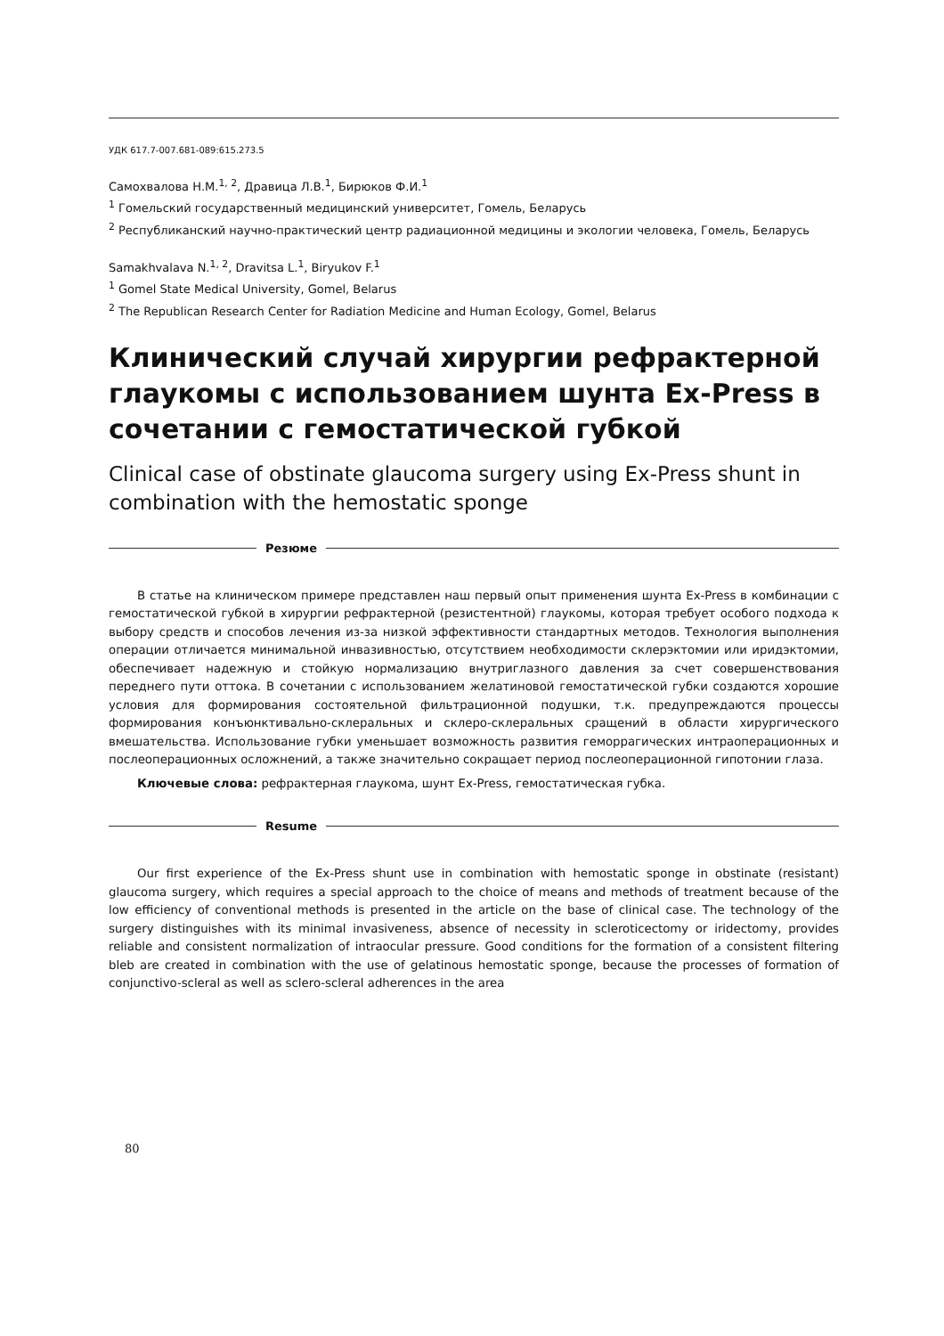УДК 617.7-007.681-089:615.273.5
Самохвалова Н.М.<sup>1, 2</sup>, Дравица Л.В.<sup>1</sup>, Бирюков Ф.И.<sup>1</sup>
<sup>1</sup> Гомельский государственный медицинский университет, Гомель, Беларусь
<sup>2</sup> Республиканский научно-практический центр радиационной медицины и экологии человека, Гомель, Беларусь
Samakhvalava N.<sup>1, 2</sup>, Dravitsa L.<sup>1</sup>, Biryukov F.<sup>1</sup>
<sup>1</sup> Gomel State Medical University, Gomel, Belarus
<sup>2</sup> The Republican Research Center for Radiation Medicine and Human Ecology, Gomel, Belarus
Клинический случай хирургии рефрактерной глаукомы с использованием шунта Ex-Press в сочетании с гемостатической губкой
Clinical case of obstinate glaucoma surgery using Ex-Press shunt in combination with the hemostatic sponge
Резюме
В статье на клиническом примере представлен наш первый опыт применения шунта Ex-Press в комбинации с гемостатической губкой в хирургии рефрактерной (резистентной) глаукомы, которая требует особого подхода к выбору средств и способов лечения из-за низкой эффективности стандартных методов. Технология выполнения операции отличается минимальной инвазивностью, отсутствием необходимости склерэктомии или иридэктомии, обеспечивает надежную и стойкую нормализацию внутриглазного давления за счет совершенствования переднего пути оттока. В сочетании с использованием желатиновой гемостатической губки создаются хорошие условия для формирования состоятельной фильтрационной подушки, т.к. предупреждаются процессы формирования конъюнктивально-склеральных и склеро-склеральных сращений в области хирургического вмешательства. Использование губки уменьшает возможность развития геморрагических интраоперационных и послеоперационных осложнений, а также значительно сокращает период послеоперационной гипотонии глаза.
Ключевые слова: рефрактерная глаукома, шунт Ex-Press, гемостатическая губка.
Resume
Our first experience of the Ex-Press shunt use in combination with hemostatic sponge in obstinate (resistant) glaucoma surgery, which requires a special approach to the choice of means and methods of treatment because of the low efficiency of conventional methods is presented in the article on the base of clinical case. The technology of the surgery distinguishes with its minimal invasiveness, absence of necessity in scleroticectomy or iridectomy, provides reliable and consistent normalization of intraocular pressure. Good conditions for the formation of a consistent filtering bleb are created in combination with the use of gelatinous hemostatic sponge, because the processes of formation of conjunctivo-scleral as well as sclero-scleral adherences in the area
80